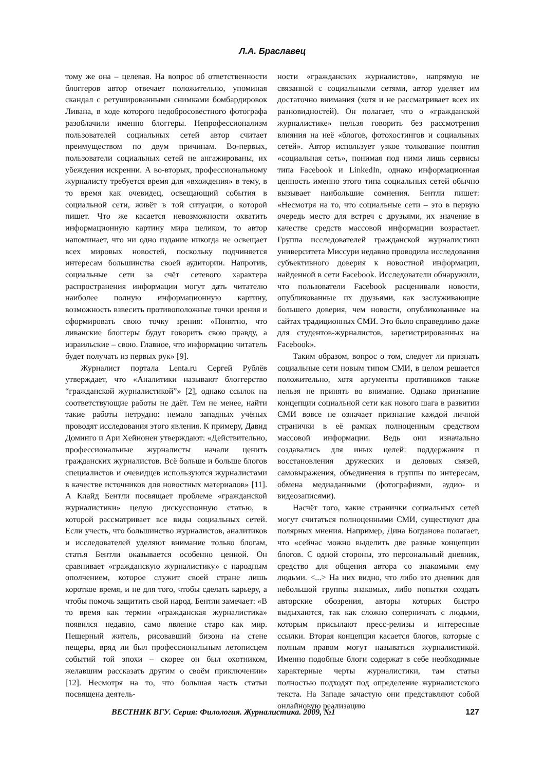Л.А. Браславец
тому же она – целевая. На вопрос об ответственности блоггеров автор отвечает положительно, упоминая скандал с ретушированными снимками бомбардировок Ливана, в ходе которого недобросовестного фотографа разоблачили именно блоггеры. Непрофессионализм пользователей социальных сетей автор считает преимуществом по двум причинам. Во-первых, пользователи социальных сетей не ангажированы, их убеждения искренни. А во-вторых, профессиональному журналисту требуется время для «вхождения» в тему, в то время как очевидец, освещающий события в социальной сети, живёт в той ситуации, о которой пишет. Что же касается невозможности охватить информационную картину мира целиком, то автор напоминает, что ни одно издание никогда не освещает всех мировых новостей, поскольку подчиняется интересам большинства своей аудитории. Напротив, социальные сети за счёт сетевого характера распространения информации могут дать читателю наиболее полную информационную картину, возможность взвесить противоположные точки зрения и сформировать свою точку зрения: «Понятно, что ливанские блоггеры будут говорить свою правду, а израильские – свою. Главное, что информацию читатель будет получать из первых рук» [9].
Журналист портала Lenta.ru Сергей Рублёв утверждает, что «Аналитики называют блоггерство “гражданской журналистикой”» [2], однако ссылок на соответствующие работы не даёт. Тем не менее, найти такие работы нетрудно: немало западных учёных проводят исследования этого явления. К примеру, Давид Доминго и Ари Хейнонен утверждают: «Действительно, профессиональные журналисты начали ценить гражданских журналистов. Всё больше и больше блогов специалистов и очевидцев используются журналистами в качестве источников для новостных материалов» [11]. А Клайд Бентли посвящает проблеме «гражданской журналистики» целую дискуссионную статью, в которой рассматривает все виды социальных сетей. Если учесть, что большинство журналистов, аналитиков и исследователей уделяют внимание только блогам, статья Бентли оказывается особенно ценной. Он сравнивает «гражданскую журналистику» с народным ополчением, которое служит своей стране лишь короткое время, и не для того, чтобы сделать карьеру, а чтобы помочь защитить свой народ. Бентли замечает: «В то время как термин «гражданская журналистика» появился недавно, само явление старо как мир. Пещерный житель, рисовавший бизона на стене пещеры, вряд ли был профессиональным летописцем событий той эпохи – скорее он был охотником, желавшим рассказать другим о своём приключении» [12]. Несмотря на то, что большая часть статьи посвящена деятель-
ности «гражданских журналистов», напрямую не связанной с социальными сетями, автор уделяет им достаточно внимания (хотя и не рассматривает всех их разновидностей). Он полагает, что о «гражданской журналистике» нельзя говорить без рассмотрения влияния на неё «блогов, фотохостингов и социальных сетей». Автор использует узкое толкование понятия «социальная сеть», понимая под ними лишь сервисы типа Facebook и LinkedIn, однако информационная ценность именно этого типа социальных сетей обычно вызывает наибольшие сомнения. Бентли пишет: «Несмотря на то, что социальные сети – это в первую очередь место для встреч с друзьями, их значение в качестве средств массовой информации возрастает. Группа исследователей гражданской журналистики университета Миссури недавно проводила исследования субъективного доверия к новостной информации, найденной в сети Facebook. Исследователи обнаружили, что пользователи Facebook расценивали новости, опубликованные их друзьями, как заслуживающие большего доверия, чем новости, опубликованные на сайтах традиционных СМИ. Это было справедливо даже для студентов-журналистов, зарегистрированных на Facebook».
Таким образом, вопрос о том, следует ли признать социальные сети новым типом СМИ, в целом решается положительно, хотя аргументы противников также нельзя не принять во внимание. Однако признание концепции социальной сети как нового шага в развитии СМИ вовсе не означает признание каждой личной странички в её рамках полноценным средством массовой информации. Ведь они изначально создавались для иных целей: поддержания и восстановления дружеских и деловых связей, самовыражения, объединения в группы по интересам, обмена медиаданными (фотографиями, аудио- и видеозаписями).
Насчёт того, какие странички социальных сетей могут считаться полноценными СМИ, существуют два полярных мнения. Например, Дина Богданова полагает, что «сейчас можно выделить две разные концепции блогов. С одной стороны, это персональный дневник, средство для общения автора со знакомыми ему людьми. <...> На них видно, что либо это дневник для небольшой группы знакомых, либо попытки создать авторские обозрения, авторы которых быстро выдыхаются, так как сложно соперничать с людьми, которым присылают пресс-релизы и интересные ссылки. Вторая концепция касается блогов, которые с полным правом могут называться журналистикой. Именно подобные блоги содержат в себе необходимые характерные черты журналистики, там статьи полностью подходят под определение журналистского текста. На Западе зачастую они представляют собой онлайновую реализацию
ВЕСТНИК ВГУ. Серия: Филология. Журналистика. 2009, №1 127